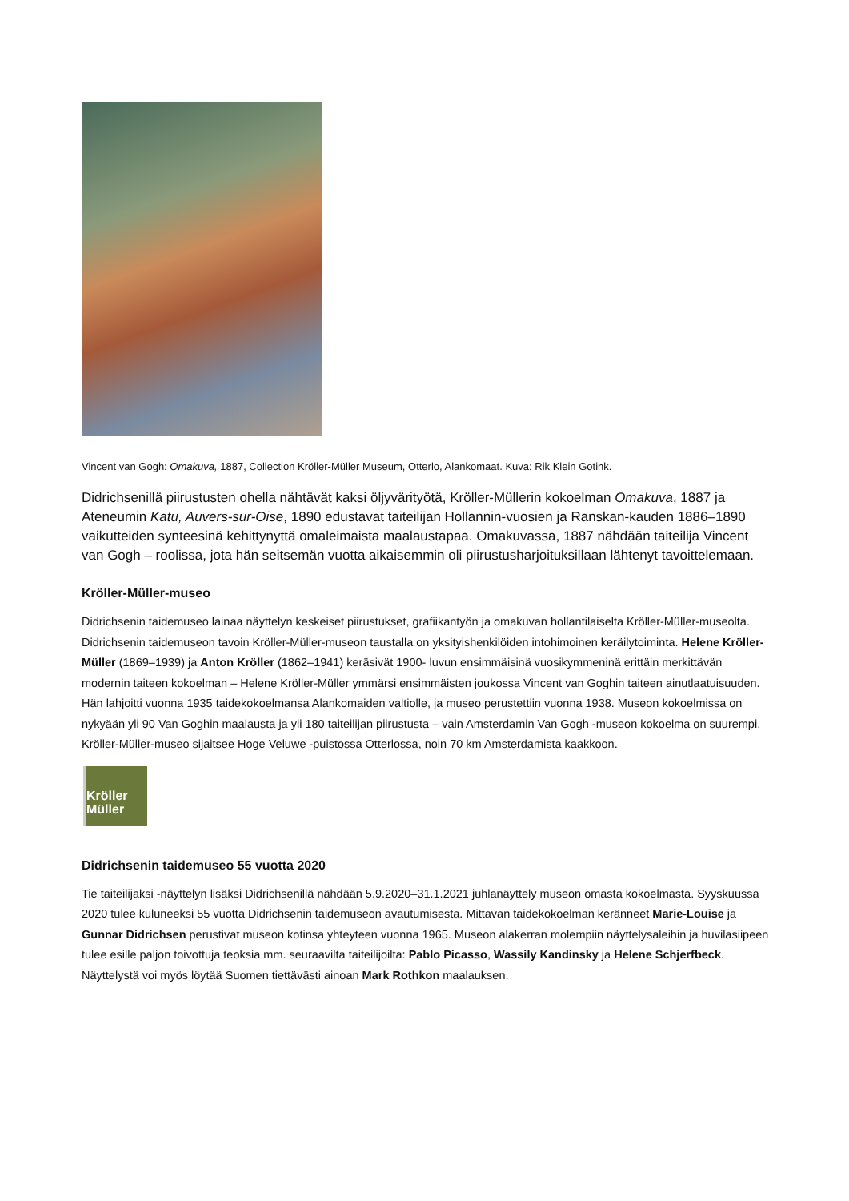Vincent van Gogh: Omakuva, 1887, Collection Kröller-Müller Museum, Otterlo, Alankomaat. Kuva: Rik Klein Gotink.
Didrichsenillä piirustusten ohella nähtävät kaksi öljyvärityötä, Kröller-Müllerin kokoelman Omakuva, 1887 ja Ateneumin Katu, Auvers-sur-Oise, 1890 edustavat taiteilijan Hollannin-vuosien ja Ranskan-kauden 1886–1890 vaikutteiden synteesinä kehittynyttä omaleimaista maalaustapaa. Omakuvassa, 1887 nähdään taiteilija Vincent van Gogh – roolissa, jota hän seitsemän vuotta aikaisemmin oli piirustusharjoituksillaan lähtenyt tavoittelemaan.
Kröller-Müller-museo
Didrichsenin taidemuseo lainaa näyttelyn keskeiset piirustukset, grafiikantyön ja omakuvan hollantilaiselta Kröller-Müller-museolta. Didrichsenin taidemuseon tavoin Kröller-Müller-museon taustalla on yksityishenkilöiden intohimoinen keräilytoiminta. Helene Kröller-Müller (1869–1939) ja Anton Kröller (1862–1941) keräsivät 1900- luvun ensimmäisinä vuosikymmeninä erittäin merkittävän modernin taiteen kokoelman – Helene Kröller-Müller ymmärsi ensimmäisten joukossa Vincent van Goghin taiteen ainutlaatuisuuden. Hän lahjoitti vuonna 1935 taidekokoelmansa Alankomaiden valtiolle, ja museo perustettiin vuonna 1938. Museon kokoelmissa on nykyään yli 90 Van Goghin maalausta ja yli 180 taiteilijan piirustusta – vain Amsterdamin Van Gogh -museon kokoelma on suurempi. Kröller-Müller-museo sijaitsee Hoge Veluwe -puistossa Otterlossa, noin 70 km Amsterdamista kaakkoon.
Kröller
Müller
Didrichsenin taidemuseo 55 vuotta 2020
Tie taiteilijaksi -näyttelyn lisäksi Didrichsenillä nähdään 5.9.2020–31.1.2021 juhlanäyttely museon omasta kokoelmasta. Syyskuussa 2020 tulee kuluneeksi 55 vuotta Didrichsenin taidemuseon avautumisesta. Mittavan taidekokoelman keränneet Marie-Louise ja Gunnar Didrichsen perustivat museon kotinsa yhteyteen vuonna 1965. Museon alakerran molempiin näyttelysaleihin ja huvilasiipeen tulee esille paljon toivottuja teoksia mm. seuraavilta taiteilijoilta: Pablo Picasso, Wassily Kandinsky ja Helene Schjerfbeck. Näyttelystä voi myös löytää Suomen tiettävästi ainoan Mark Rothkon maalauksen.